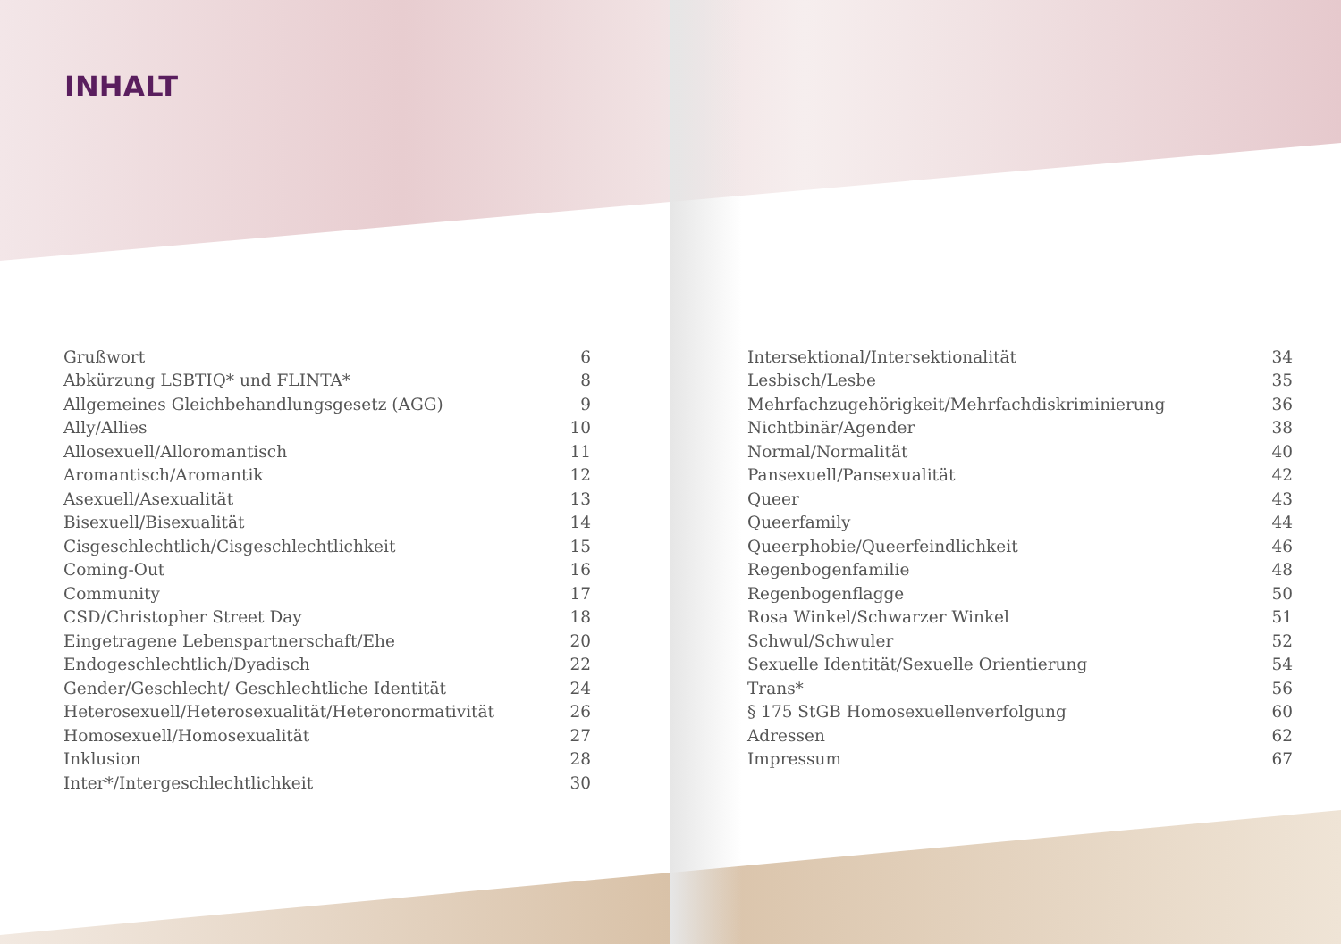INHALT
| Grußwort | 6 |
| Abkürzung LSBTIQ* und FLINTA* | 8 |
| Allgemeines Gleichbehandlungsgesetz (AGG) | 9 |
| Ally/Allies | 10 |
| Allosexuell/Alloromantisch | 11 |
| Aromantisch/Aromantik | 12 |
| Asexuell/Asexualität | 13 |
| Bisexuell/Bisexualität | 14 |
| Cisgeschlechtlich/Cisgeschlechtlichkeit | 15 |
| Coming-Out | 16 |
| Community | 17 |
| CSD/Christopher Street Day | 18 |
| Eingetragene Lebenspartnerschaft/Ehe | 20 |
| Endogeschlechtlich/Dyadisch | 22 |
| Gender/Geschlecht/ Geschlechtliche Identität | 24 |
| Heterosexuell/Heterosexualität/Heteronormativität | 26 |
| Homosexuell/Homosexualität | 27 |
| Inklusion | 28 |
| Inter*/Intergeschlechtlichkeit | 30 |
| Intersektional/Intersektionalität | 34 |
| Lesbisch/Lesbe | 35 |
| Mehrfachzugehörigkeit/Mehrfachdiskriminierung | 36 |
| Nichtbinär/Agender | 38 |
| Normal/Normalität | 40 |
| Pansexuell/Pansexualität | 42 |
| Queer | 43 |
| Queerfamily | 44 |
| Queerphobie/Queerfeindlichkeit | 46 |
| Regenbogenfamilie | 48 |
| Regenbogenflagge | 50 |
| Rosa Winkel/Schwarzer Winkel | 51 |
| Schwul/Schwuler | 52 |
| Sexuelle Identität/Sexuelle Orientierung | 54 |
| Trans* | 56 |
| § 175 StGB Homosexuellenverfolgung | 60 |
| Adressen | 62 |
| Impressum | 67 |